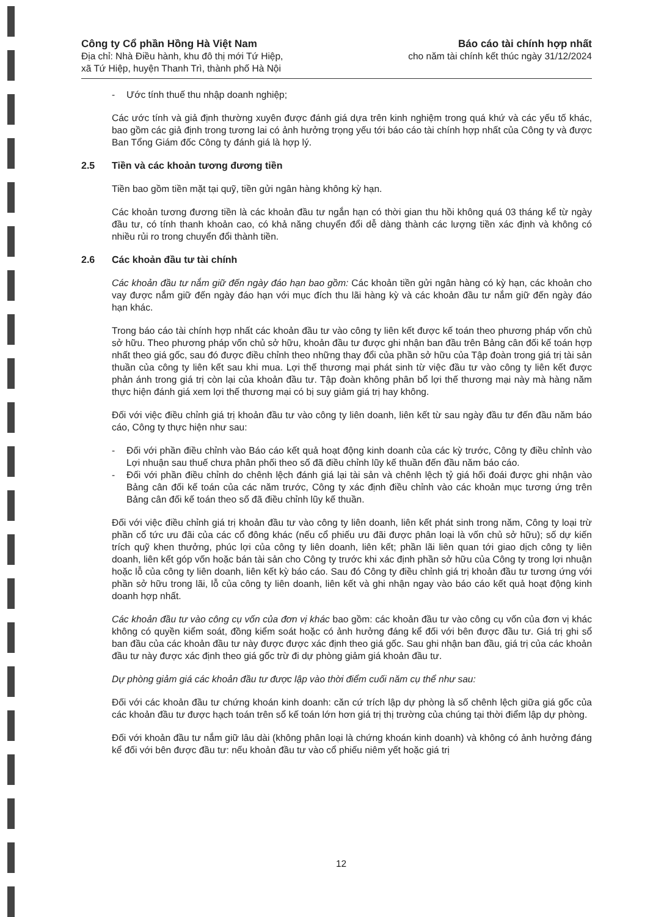Công ty Cổ phần Hồng Hà Việt Nam
Địa chỉ: Nhà Điều hành, khu đô thị mới Tứ Hiệp,
xã Tứ Hiệp, huyện Thanh Trì, thành phố Hà Nội
Báo cáo tài chính hợp nhất
cho năm tài chính kết thúc ngày 31/12/2024
- Ước tính thuế thu nhập doanh nghiệp;
Các ước tính và giả định thường xuyên được đánh giá dựa trên kinh nghiệm trong quá khứ và các yếu tố khác, bao gồm các giả định trong tương lai có ảnh hưởng trọng yếu tới báo cáo tài chính hợp nhất của Công ty và được Ban Tổng Giám đốc Công ty đánh giá là hợp lý.
2.5 Tiền và các khoản tương đương tiền
Tiền bao gồm tiền mặt tại quỹ, tiền gửi ngân hàng không kỳ hạn.
Các khoản tương đương tiền là các khoản đầu tư ngắn hạn có thời gian thu hồi không quá 03 tháng kể từ ngày đầu tư, có tính thanh khoản cao, có khả năng chuyển đổi dễ dàng thành các lượng tiền xác định và không có nhiều rủi ro trong chuyển đổi thành tiền.
2.6 Các khoản đầu tư tài chính
Các khoản đầu tư nắm giữ đến ngày đáo hạn bao gồm: Các khoản tiền gửi ngân hàng có kỳ hạn, các khoản cho vay được nắm giữ đến ngày đáo hạn với mục đích thu lãi hàng kỳ và các khoản đầu tư nắm giữ đến ngày đáo hạn khác.
Trong báo cáo tài chính hợp nhất các khoản đầu tư vào công ty liên kết được kế toán theo phương pháp vốn chủ sở hữu. Theo phương pháp vốn chủ sở hữu, khoản đầu tư được ghi nhận ban đầu trên Bảng cân đối kế toán hợp nhất theo giá gốc, sau đó được điều chỉnh theo những thay đổi của phần sở hữu của Tập đoàn trong giá trị tài sản thuần của công ty liên kết sau khi mua. Lợi thế thương mại phát sinh từ việc đầu tư vào công ty liên kết được phản ánh trong giá trị còn lại của khoản đầu tư. Tập đoàn không phân bổ lợi thế thương mại này mà hàng năm thực hiện đánh giá xem lợi thế thương mại có bị suy giảm giá trị hay không.
Đối với việc điều chỉnh giá trị khoản đầu tư vào công ty liên doanh, liên kết từ sau ngày đầu tư đến đầu năm báo cáo, Công ty thực hiện như sau:
- Đối với phần điều chỉnh vào Báo cáo kết quả hoạt động kinh doanh của các kỳ trước, Công ty điều chỉnh vào Lợi nhuận sau thuế chưa phân phối theo số đã điều chỉnh lũy kế thuần đến đầu năm báo cáo.
- Đối với phần điều chỉnh do chênh lệch đánh giá lại tài sản và chênh lệch tỷ giá hối đoái được ghi nhận vào Bảng cân đối kế toán của các năm trước, Công ty xác định điều chỉnh vào các khoản mục tương ứng trên Bảng cân đối kế toán theo số đã điều chỉnh lũy kế thuần.
Đối với việc điều chỉnh giá trị khoản đầu tư vào công ty liên doanh, liên kết phát sinh trong năm, Công ty loại trừ phần cổ tức ưu đãi của các cổ đông khác (nếu cổ phiếu ưu đãi được phân loại là vốn chủ sở hữu); số dự kiến trích quỹ khen thưởng, phúc lợi của công ty liên doanh, liên kết; phần lãi liên quan tới giao dịch công ty liên doanh, liên kết góp vốn hoặc bán tài sản cho Công ty trước khi xác định phần sở hữu của Công ty trong lợi nhuận hoặc lỗ của công ty liên doanh, liên kết kỳ báo cáo. Sau đó Công ty điều chỉnh giá trị khoản đầu tư tương ứng với phần sở hữu trong lãi, lỗ của công ty liên doanh, liên kết và ghi nhận ngay vào báo cáo kết quả hoạt động kinh doanh hợp nhất.
Các khoản đầu tư vào công cụ vốn của đơn vị khác bao gồm: các khoản đầu tư vào công cụ vốn của đơn vị khác không có quyền kiểm soát, đồng kiểm soát hoặc có ảnh hưởng đáng kể đối với bên được đầu tư. Giá trị ghi sổ ban đầu của các khoản đầu tư này được được xác định theo giá gốc. Sau ghi nhận ban đầu, giá trị của các khoản đầu tư này được xác định theo giá gốc trừ đi dự phòng giảm giá khoản đầu tư.
Dự phòng giảm giá các khoản đầu tư được lập vào thời điểm cuối năm cụ thể như sau:
Đối với các khoản đầu tư chứng khoán kinh doanh: căn cứ trích lập dự phòng là số chênh lệch giữa giá gốc của các khoản đầu tư được hạch toán trên sổ kế toán lớn hơn giá trị thị trường của chúng tại thời điểm lập dự phòng.
Đối với khoản đầu tư nắm giữ lâu dài (không phân loại là chứng khoán kinh doanh) và không có ảnh hưởng đáng kể đối với bên được đầu tư: nếu khoản đầu tư vào cổ phiếu niêm yết hoặc giá trị
12